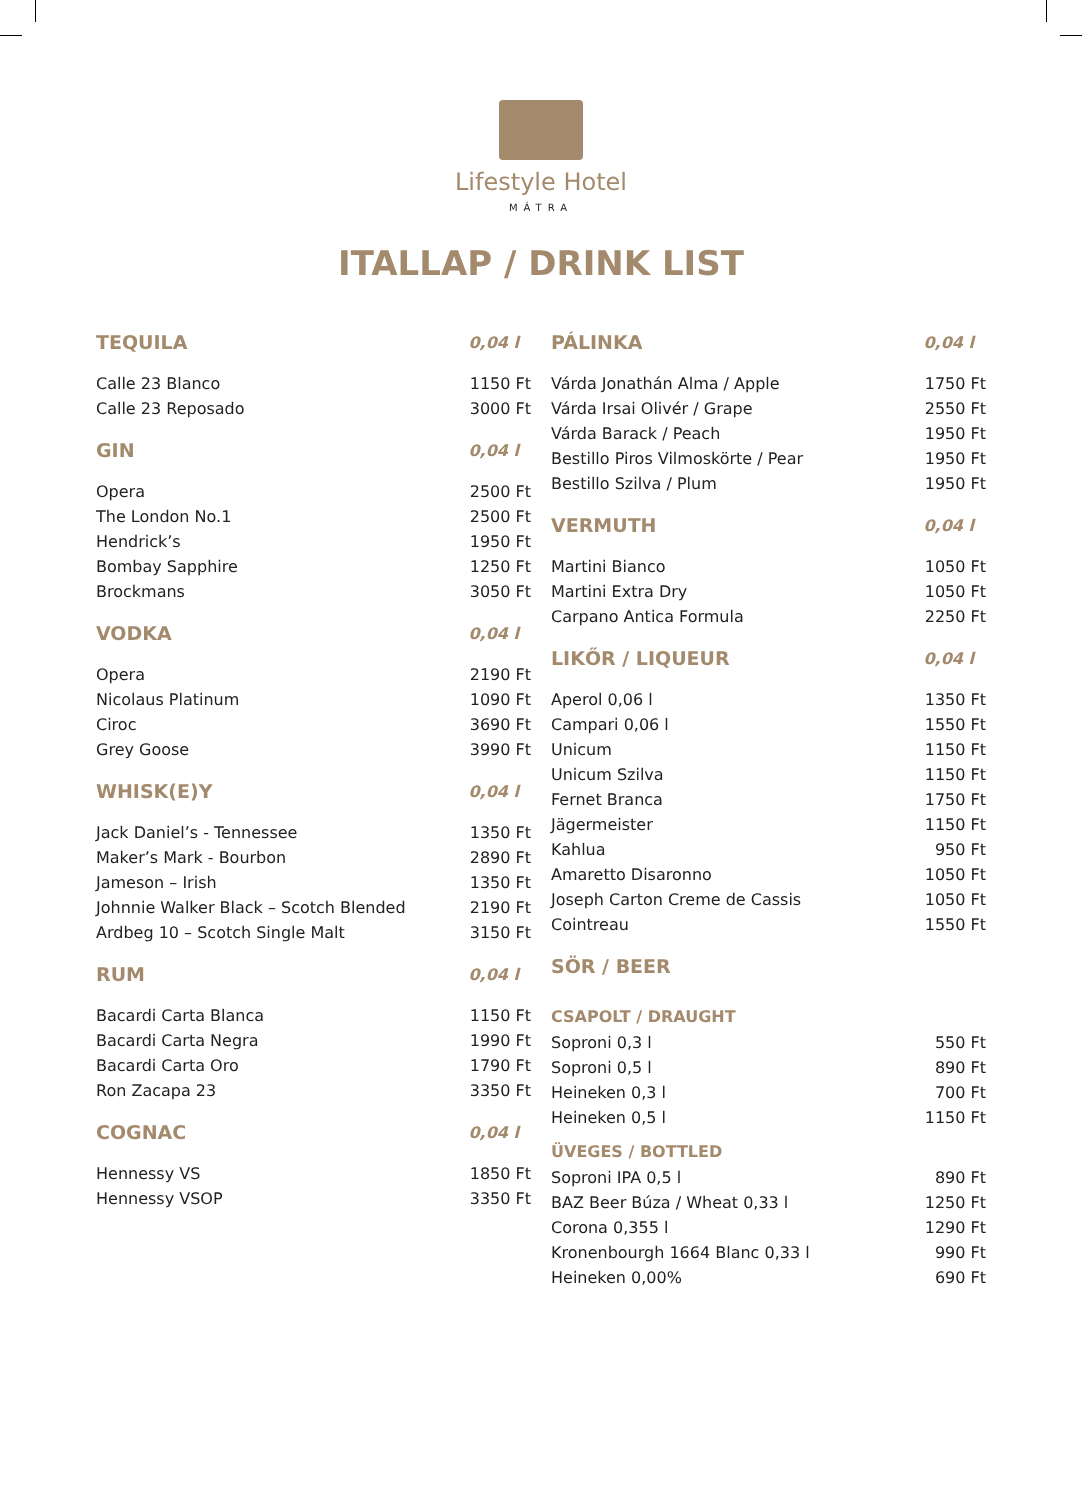Lifestyle Hotel
MÁTRA
ITALLAP / DRINK LIST
| TEQUILA | 0,04 l |
| --- | --- |
| Calle 23 Blanco | 1150 Ft |
| Calle 23 Reposado | 3000 Ft |
| GIN | 0,04 l |
| Opera | 2500 Ft |
| The London No.1 | 2500 Ft |
| Hendrick’s | 1950 Ft |
| Bombay Sapphire | 1250 Ft |
| Brockmans | 3050 Ft |
| VODKA | 0,04 l |
| Opera | 2190 Ft |
| Nicolaus Platinum | 1090 Ft |
| Ciroc | 3690 Ft |
| Grey Goose | 3990 Ft |
| WHISK(E)Y | 0,04 l |
| Jack Daniel’s - Tennessee | 1350 Ft |
| Maker’s Mark - Bourbon | 2890 Ft |
| Jameson – Irish | 1350 Ft |
| Johnnie Walker Black – Scotch Blended | 2190 Ft |
| Ardbeg 10 – Scotch Single Malt | 3150 Ft |
| RUM | 0,04 l |
| Bacardi Carta Blanca | 1150 Ft |
| Bacardi Carta Negra | 1990 Ft |
| Bacardi Carta Oro | 1790 Ft |
| Ron Zacapa 23 | 3350 Ft |
| COGNAC | 0,04 l |
| Hennessy VS | 1850 Ft |
| Hennessy VSOP | 3350 Ft |
| PÁLINKA | 0,04 l |
| --- | --- |
| Várda Jonathán Alma / Apple | 1750 Ft |
| Várda Irsai Olivér / Grape | 2550 Ft |
| Várda Barack / Peach | 1950 Ft |
| Bestillo Piros Vilmoskörte / Pear | 1950 Ft |
| Bestillo Szilva / Plum | 1950 Ft |
| VERMUTH | 0,04 l |
| Martini Bianco | 1050 Ft |
| Martini Extra Dry | 1050 Ft |
| Carpano Antica Formula | 2250 Ft |
| LIKŐR / LIQUEUR | 0,04 l |
| Aperol 0,06 l | 1350 Ft |
| Campari 0,06 l | 1550 Ft |
| Unicum | 1150 Ft |
| Unicum Szilva | 1150 Ft |
| Fernet Branca | 1750 Ft |
| Jägermeister | 1150 Ft |
| Kahlua | 950 Ft |
| Amaretto Disaronno | 1050 Ft |
| Joseph Carton Creme de Cassis | 1050 Ft |
| Cointreau | 1550 Ft |
| SÖR / BEER | |
| CSAPOLT / DRAUGHT | |
| Soproni 0,3 l | 550 Ft |
| Soproni 0,5 l | 890 Ft |
| Heineken 0,3 l | 700 Ft |
| Heineken 0,5 l | 1150 Ft |
| ÜVEGES / BOTTLED | |
| Soproni IPA 0,5 l | 890 Ft |
| BAZ Beer Búza / Wheat 0,33 l | 1250 Ft |
| Corona 0,355 l | 1290 Ft |
| Kronenbourgh 1664 Blanc 0,33 l | 990 Ft |
| Heineken 0,00% | 690 Ft |